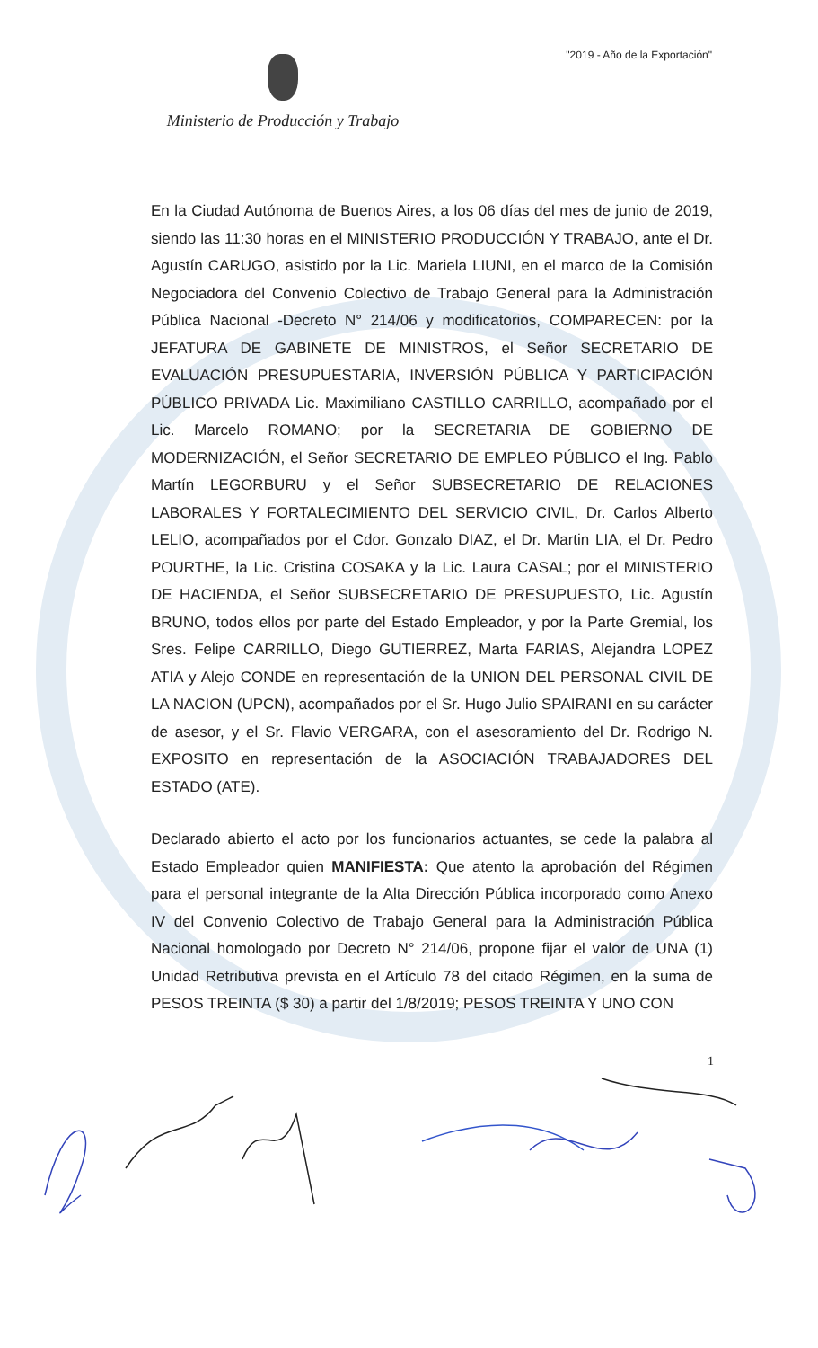"2019 - Año de la Exportación"
Ministerio de Producción y Trabajo
En la Ciudad Autónoma de Buenos Aires, a los 06 días del mes de junio de 2019, siendo las 11:30 horas en el MINISTERIO PRODUCCIÓN Y TRABAJO, ante el Dr. Agustín CARUGO, asistido por la Lic. Mariela LIUNI, en el marco de la Comisión Negociadora del Convenio Colectivo de Trabajo General para la Administración Pública Nacional -Decreto N° 214/06 y modificatorios, COMPARECEN: por la JEFATURA DE GABINETE DE MINISTROS, el Señor SECRETARIO DE EVALUACIÓN PRESUPUESTARIA, INVERSIÓN PÚBLICA Y PARTICIPACIÓN PÚBLICO PRIVADA Lic. Maximiliano CASTILLO CARRILLO, acompañado por el Lic. Marcelo ROMANO; por la SECRETARIA DE GOBIERNO DE MODERNIZACIÓN, el Señor SECRETARIO DE EMPLEO PÚBLICO el Ing. Pablo Martín LEGORBURU y el Señor SUBSECRETARIO DE RELACIONES LABORALES Y FORTALECIMIENTO DEL SERVICIO CIVIL, Dr. Carlos Alberto LELIO, acompañados por el Cdor. Gonzalo DIAZ, el Dr. Martin LIA, el Dr. Pedro POURTHE, la Lic. Cristina COSAKA y la Lic. Laura CASAL; por el MINISTERIO DE HACIENDA, el Señor SUBSECRETARIO DE PRESUPUESTO, Lic. Agustín BRUNO, todos ellos por parte del Estado Empleador, y por la Parte Gremial, los Sres. Felipe CARRILLO, Diego GUTIERREZ, Marta FARIAS, Alejandra LOPEZ ATIA y Alejo CONDE en representación de la UNION DEL PERSONAL CIVIL DE LA NACION (UPCN), acompañados por el Sr. Hugo Julio SPAIRANI en su carácter de asesor, y el Sr. Flavio VERGARA, con el asesoramiento del Dr. Rodrigo N. EXPOSITO en representación de la ASOCIACIÓN TRABAJADORES DEL ESTADO (ATE).
Declarado abierto el acto por los funcionarios actuantes, se cede la palabra al Estado Empleador quien MANIFIESTA: Que atento la aprobación del Régimen para el personal integrante de la Alta Dirección Pública incorporado como Anexo IV del Convenio Colectivo de Trabajo General para la Administración Pública Nacional homologado por Decreto N° 214/06, propone fijar el valor de UNA (1) Unidad Retributiva prevista en el Artículo 78 del citado Régimen, en la suma de PESOS TREINTA ($ 30) a partir del 1/8/2019; PESOS TREINTA Y UNO CON
1